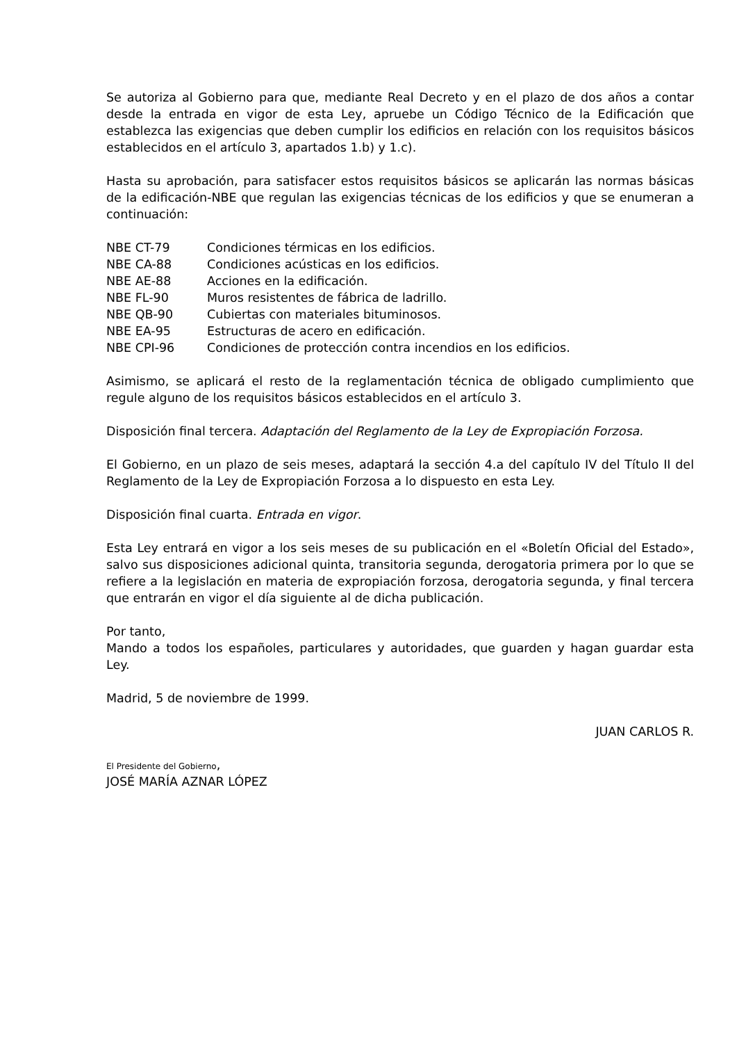Se autoriza al Gobierno para que, mediante Real Decreto y en el plazo de dos años a contar desde la entrada en vigor de esta Ley, apruebe un Código Técnico de la Edificación que establezca las exigencias que deben cumplir los edificios en relación con los requisitos básicos establecidos en el artículo 3, apartados 1.b) y 1.c).
Hasta su aprobación, para satisfacer estos requisitos básicos se aplicarán las normas básicas de la edificación-NBE que regulan las exigencias técnicas de los edificios y que se enumeran a continuación:
NBE CT-79 Condiciones térmicas en los edificios.
NBE CA-88 Condiciones acústicas en los edificios.
NBE AE-88 Acciones en la edificación.
NBE FL-90 Muros resistentes de fábrica de ladrillo.
NBE QB-90 Cubiertas con materiales bituminosos.
NBE EA-95 Estructuras de acero en edificación.
NBE CPI-96 Condiciones de protección contra incendios en los edificios.
Asimismo, se aplicará el resto de la reglamentación técnica de obligado cumplimiento que regule alguno de los requisitos básicos establecidos en el artículo 3.
Disposición final tercera. Adaptación del Reglamento de la Ley de Expropiación Forzosa.
El Gobierno, en un plazo de seis meses, adaptará la sección 4.a del capítulo IV del Título II del Reglamento de la Ley de Expropiación Forzosa a lo dispuesto en esta Ley.
Disposición final cuarta. Entrada en vigor.
Esta Ley entrará en vigor a los seis meses de su publicación en el «Boletín Oficial del Estado», salvo sus disposiciones adicional quinta, transitoria segunda, derogatoria primera por lo que se refiere a la legislación en materia de expropiación forzosa, derogatoria segunda, y final tercera que entrarán en vigor el día siguiente al de dicha publicación.
Por tanto,
Mando a todos los españoles, particulares y autoridades, que guarden y hagan guardar esta Ley.
Madrid, 5 de noviembre de 1999.
JUAN CARLOS R.
El Presidente del Gobierno,
JOSÉ MARÍA AZNAR LÓPEZ